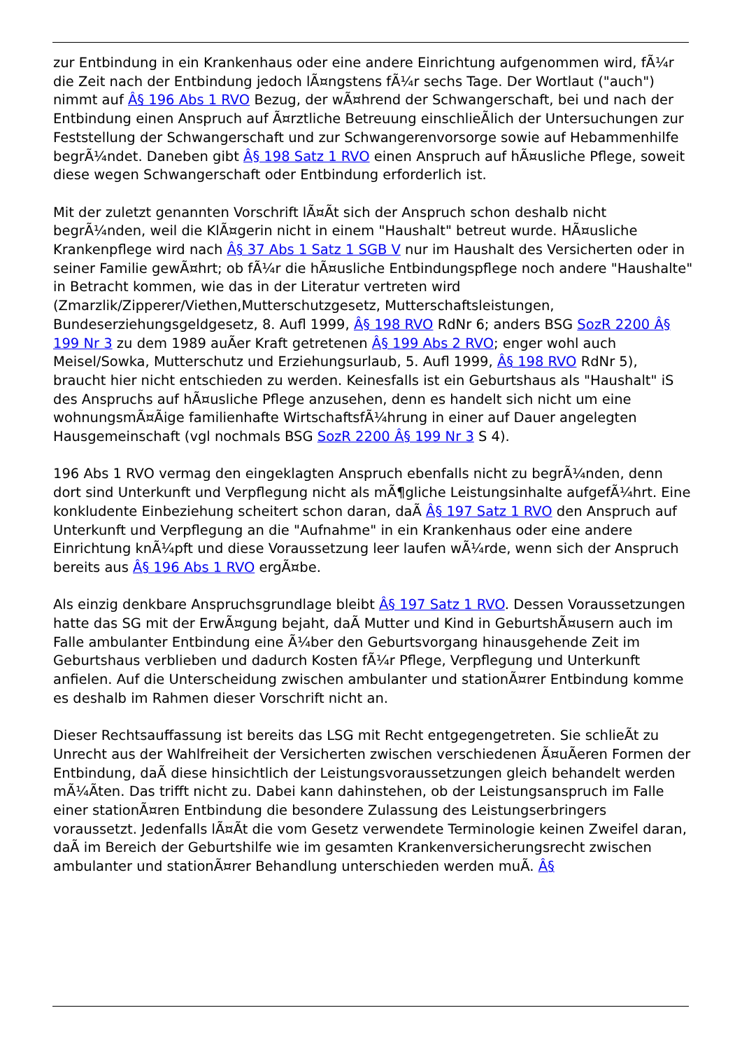zur Entbindung in ein Krankenhaus oder eine andere Einrichtung aufgenommen wird, fÃ¼r die Zeit nach der Entbindung jedoch lÃ¤ngstens fÃ¼r sechs Tage. Der Wortlaut ("auch") nimmt auf Â§ 196 Abs 1 RVO Bezug, der wÃ¤hrend der Schwangerschaft, bei und nach der Entbindung einen Anspruch auf Ã¤rztliche Betreuung einschlieÃlich der Untersuchungen zur Feststellung der Schwangerschaft und zur Schwangerenvorsorge sowie auf Hebammenhilfe begrÃ¼ndet. Daneben gibt Â§ 198 Satz 1 RVO einen Anspruch auf hÃ¤usliche Pflege, soweit diese wegen Schwangerschaft oder Entbindung erforderlich ist.
Mit der zuletzt genannten Vorschrift lÃ¤Ãt sich der Anspruch schon deshalb nicht begrÃ¼nden, weil die KlÃ¤gerin nicht in einem "Haushalt" betreut wurde. HÃ¤usliche Krankenpflege wird nach Â§ 37 Abs 1 Satz 1 SGB V nur im Haushalt des Versicherten oder in seiner Familie gewÃ¤hrt; ob fÃ¼r die hÃ¤usliche Entbindungspflege noch andere "Haushalte" in Betracht kommen, wie das in der Literatur vertreten wird (Zmarzlik/Zipperer/Viethen,Mutterschutzgesetz, Mutterschaftsleistungen, Bundeserziehungsgeldgesetz, 8. Aufl 1999, Â§ 198 RVO RdNr 6; anders BSG SozR 2200 Â§ 199 Nr 3 zu dem 1989 auÃer Kraft getretenen Â§ 199 Abs 2 RVO; enger wohl auch Meisel/Sowka, Mutterschutz und Erziehungsurlaub, 5. Aufl 1999, Â§ 198 RVO RdNr 5), braucht hier nicht entschieden zu werden. Keinesfalls ist ein Geburtshaus als "Haushalt" iS des Anspruchs auf hÃ¤usliche Pflege anzusehen, denn es handelt sich nicht um eine wohnungsmÃ¤Ãige familienhafte WirtschaftsfÃ¼hrung in einer auf Dauer angelegten Hausgemeinschaft (vgl nochmals BSG SozR 2200 Â§ 199 Nr 3 S 4).
196 Abs 1 RVO vermag den eingeklagten Anspruch ebenfalls nicht zu begrÃ¼nden, denn dort sind Unterkunft und Verpflegung nicht als mÃ¶gliche Leistungsinhalte aufgefÃ¼hrt. Eine konkludente Einbeziehung scheitert schon daran, daÃ Â§ 197 Satz 1 RVO den Anspruch auf Unterkunft und Verpflegung an die "Aufnahme" in ein Krankenhaus oder eine andere Einrichtung knÃ¼pft und diese Voraussetzung leer laufen wÃ¼rde, wenn sich der Anspruch bereits aus Â§ 196 Abs 1 RVO ergÃ¤be.
Als einzig denkbare Anspruchsgrundlage bleibt Â§ 197 Satz 1 RVO. Dessen Voraussetzungen hatte das SG mit der ErwÃ¤gung bejaht, daÃ Mutter und Kind in GeburtshÃ¤usern auch im Falle ambulanter Entbindung eine Ã¼ber den Geburtsvorgang hinausgehende Zeit im Geburtshaus verblieben und dadurch Kosten fÃ¼r Pflege, Verpflegung und Unterkunft anfielen. Auf die Unterscheidung zwischen ambulanter und stationÃ¤rer Entbindung komme es deshalb im Rahmen dieser Vorschrift nicht an.
Dieser Rechtsauffassung ist bereits das LSG mit Recht entgegengetreten. Sie schlieÃt zu Unrecht aus der Wahlfreiheit der Versicherten zwischen verschiedenen Ã¤uÃeren Formen der Entbindung, daÃ diese hinsichtlich der Leistungsvoraussetzungen gleich behandelt werden mÃ¼Ãten. Das trifft nicht zu. Dabei kann dahinstehen, ob der Leistungsanspruch im Falle einer stationÃ¤ren Entbindung die besondere Zulassung des Leistungserbringers voraussetzt. Jedenfalls lÃ¤Ãt die vom Gesetz verwendete Terminologie keinen Zweifel daran, daÃ im Bereich der Geburtshilfe wie im gesamten Krankenversicherungsrecht zwischen ambulanter und stationÃ¤rer Behandlung unterschieden werden muÃ. Â§